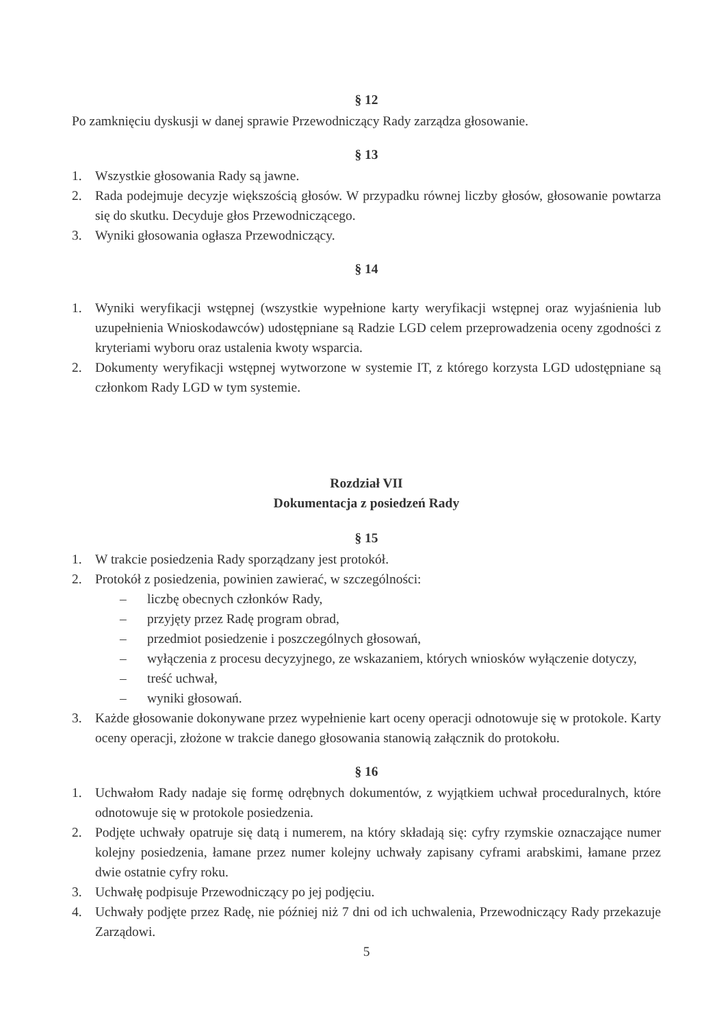§ 12
Po zamknięciu dyskusji w danej sprawie Przewodniczący Rady zarządza głosowanie.
§ 13
1. Wszystkie głosowania Rady są jawne.
2. Rada podejmuje decyzje większością głosów. W przypadku równej liczby głosów, głosowanie powtarza się do skutku. Decyduje głos Przewodniczącego.
3. Wyniki głosowania ogłasza Przewodniczący.
§ 14
1. Wyniki weryfikacji wstępnej (wszystkie wypełnione karty weryfikacji wstępnej oraz wyjaśnienia lub uzupełnienia Wnioskodawców) udostępniane są Radzie LGD celem przeprowadzenia oceny zgodności z kryteriami wyboru oraz ustalenia kwoty wsparcia.
2. Dokumenty weryfikacji wstępnej wytworzone w systemie IT, z którego korzysta LGD udostępniane są członkom Rady LGD w tym systemie.
Rozdział VII
Dokumentacja z posiedzeń Rady
§ 15
1. W trakcie posiedzenia Rady sporządzany jest protokół.
2. Protokół z posiedzenia, powinien zawierać, w szczególności:
– liczbę obecnych członków Rady,
– przyjęty przez Radę program obrad,
– przedmiot posiedzenie i poszczególnych głosowań,
– wyłączenia z procesu decyzyjnego, ze wskazaniem, których wniosków wyłączenie dotyczy,
– treść uchwał,
– wyniki głosowań.
3. Każde głosowanie dokonywane przez wypełnienie kart oceny operacji odnotowuje się w protokole. Karty oceny operacji, złożone w trakcie danego głosowania stanowią załącznik do protokołu.
§ 16
1. Uchwałom Rady nadaje się formę odrębnych dokumentów, z wyjątkiem uchwał proceduralnych, które odnotowuje się w protokole posiedzenia.
2. Podjęte uchwały opatruje się datą i numerem, na który składają się: cyfry rzymskie oznaczające numer kolejny posiedzenia, łamane przez numer kolejny uchwały zapisany cyframi arabskimi, łamane przez dwie ostatnie cyfry roku.
3. Uchwałę podpisuje Przewodniczący po jej podjęciu.
4. Uchwały podjęte przez Radę, nie później niż 7 dni od ich uchwalenia, Przewodniczący Rady przekazuje Zarządowi.
5